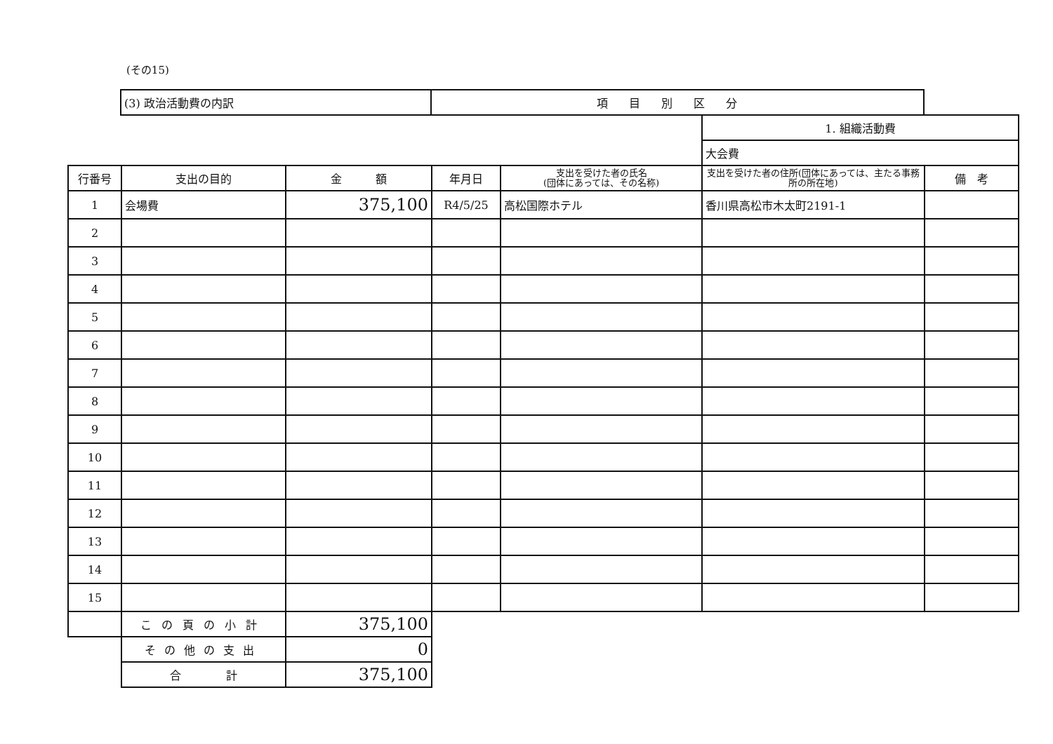(その15)
| | (3) 政治活動費の内訳 | 項目別区分 |
| | | | | | 1. 組織活動費 | |
| | | | | | 大会費 | |
| 行番号 | 支出の目的 | 金 額 | 年月日 | 支出を受けた者の氏名 (団体にあっては、その名称) | 支出を受けた者の住所(団体にあっては、主たる事務所の所在地) | 備 考 |
| 1 | 会場費 | 375,100 | R4/5/25 | 高松国際ホテル | 香川県高松市木太町2191-1 | |
| 2 | | | | | | |
| 3 | | | | | | |
| 4 | | | | | | |
| 5 | | | | | | |
| 6 | | | | | | |
| 7 | | | | | | |
| 8 | | | | | | |
| 9 | | | | | | |
| 10 | | | | | | |
| 11 | | | | | | |
| 12 | | | | | | |
| 13 | | | | | | |
| 14 | | | | | | |
| 15 | | | | | | |
| | この頁の小計 | 375,100 | | | | |
| | その他の支出 | 0 | | | | |
| | 合 計 | 375,100 | | | | |